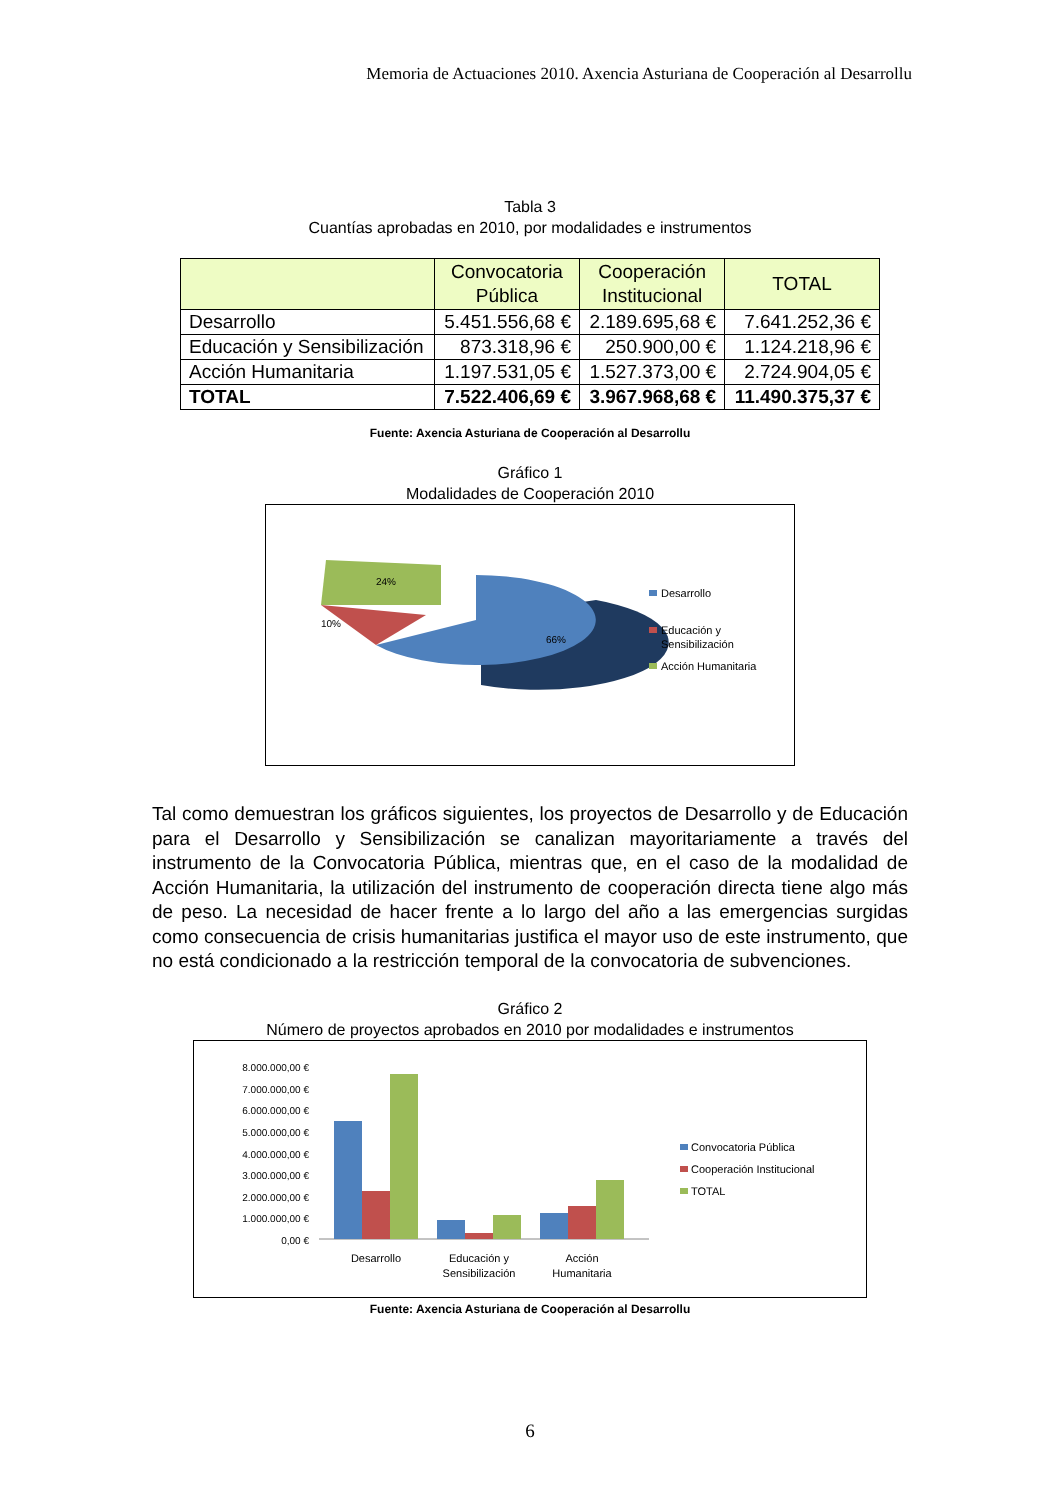Memoria de Actuaciones 2010. Axencia Asturiana de Cooperación al Desarrollu
Tabla 3
Cuantías aprobadas en 2010, por modalidades e instrumentos
| | Convocatoria Pública | Cooperación Institucional | TOTAL |
| --- | --- | --- | --- |
| Desarrollo | 5.451.556,68 € | 2.189.695,68 € | 7.641.252,36 € |
| Educación y Sensibilización | 873.318,96 € | 250.900,00 € | 1.124.218,96 € |
| Acción Humanitaria | 1.197.531,05 € | 1.527.373,00 € | 2.724.904,05 € |
| TOTAL | 7.522.406,69 € | 3.967.968,68 € | 11.490.375,37 € |
Fuente: Axencia Asturiana de Cooperación al Desarrollu
Gráfico 1
Modalidades de Cooperación 2010
24%
10%
66%
Desarrollo
Educación y
Sensibilización
Acción Humanitaria
Tal como demuestran los gráficos siguientes, los proyectos de Desarrollo y de Educación para el Desarrollo y Sensibilización se canalizan mayoritariamente a través del instrumento de la Convocatoria Pública, mientras que, en el caso de la modalidad de Acción Humanitaria, la utilización del instrumento de cooperación directa tiene algo más de peso. La necesidad de hacer frente a lo largo del año a las emergencias surgidas como consecuencia de crisis humanitarias justifica el mayor uso de este instrumento, que no está condicionado a la restricción temporal de la convocatoria de subvenciones.
Gráfico 2
Número de proyectos aprobados en 2010 por modalidades e instrumentos
8.000.000,00 €
7.000.000,00 €
6.000.000,00 €
5.000.000,00 €
4.000.000,00 €
3.000.000,00 €
2.000.000,00 €
1.000.000,00 €
0,00 €
Desarrollo
Educación y
Sensibilización
Acción
Humanitaria
Convocatoria Pública
Cooperación Institucional
TOTAL
Fuente: Axencia Asturiana de Cooperación al Desarrollu
6